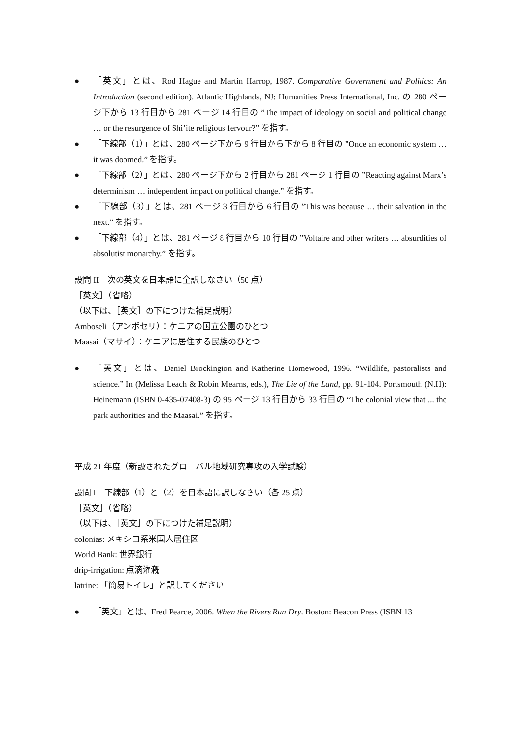● 「英文」とは、Rod Hague and Martin Harrop, 1987. Comparative Government and Politics: An Introduction (second edition). Atlantic Highlands, NJ: Humanities Press International, Inc. の 280 ページ下から 13 行目から 281 ページ 14 行目の ”The impact of ideology on social and political change … or the resurgence of Shi’ite religious fervour?” を指す。
● 「下線部（1）」とは、280 ページ下から 9 行目から下から 8 行目の ”Once an economic system … it was doomed.” を指す。
● 「下線部（2）」とは、280 ページ下から 2 行目から 281 ページ 1 行目の ”Reacting against Marx’s determinism … independent impact on political change.” を指す。
● 「下線部（3）」とは、281 ページ 3 行目から 6 行目の ”This was because … their salvation in the next.” を指す。
● 「下線部（4）」とは、281 ページ 8 行目から 10 行目の ”Voltaire and other writers … absurdities of absolutist monarchy.” を指す。
設問 II　次の英文を日本語に全訳しなさい（50 点）
［英文］（省略）
（以下は、［英文］の下につけた補足説明）
Amboseli（アンボセリ）：ケニアの国立公園のひとつ
Maasai（マサイ）：ケニアに居住する民族のひとつ
● 「英文」とは、Daniel Brockington and Katherine Homewood, 1996. “Wildlife, pastoralists and science.” In (Melissa Leach & Robin Mearns, eds.), The Lie of the Land, pp. 91-104. Portsmouth (N.H): Heinemann (ISBN 0-435-07408-3) の 95 ページ 13 行目から 33 行目の “The colonial view that ... the park authorities and the Maasai.” を指す。
平成 21 年度（新設されたグローバル地域研究専攻の入学試験）
設問 I　下線部（1）と（2）を日本語に訳しなさい（各 25 点）
［英文］（省略）
（以下は、［英文］の下につけた補足説明）
colonias: メキシコ系米国人居住区
World Bank: 世界銀行
drip-irrigation: 点滴灌漑
latrine: 「簡易トイレ」と訳してください
● 「英文」とは、Fred Pearce, 2006. When the Rivers Run Dry. Boston: Beacon Press (ISBN 13